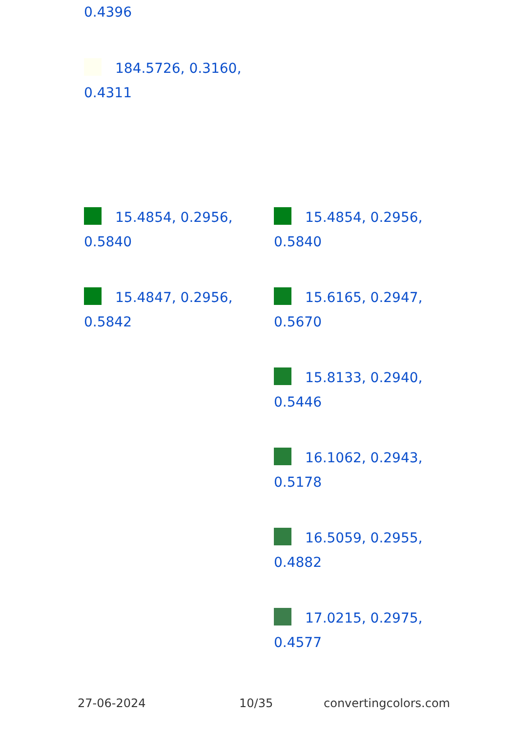0.4396
184.5726, 0.3160, 0.4311
15.4854, 0.2956, 0.5840
15.4854, 0.2956, 0.5840
15.4847, 0.2956, 0.5842
15.6165, 0.2947, 0.5670
15.8133, 0.2940, 0.5446
16.1062, 0.2943, 0.5178
16.5059, 0.2955, 0.4882
17.0215, 0.2975, 0.4577
27-06-2024 10/35 convertingcolors.com